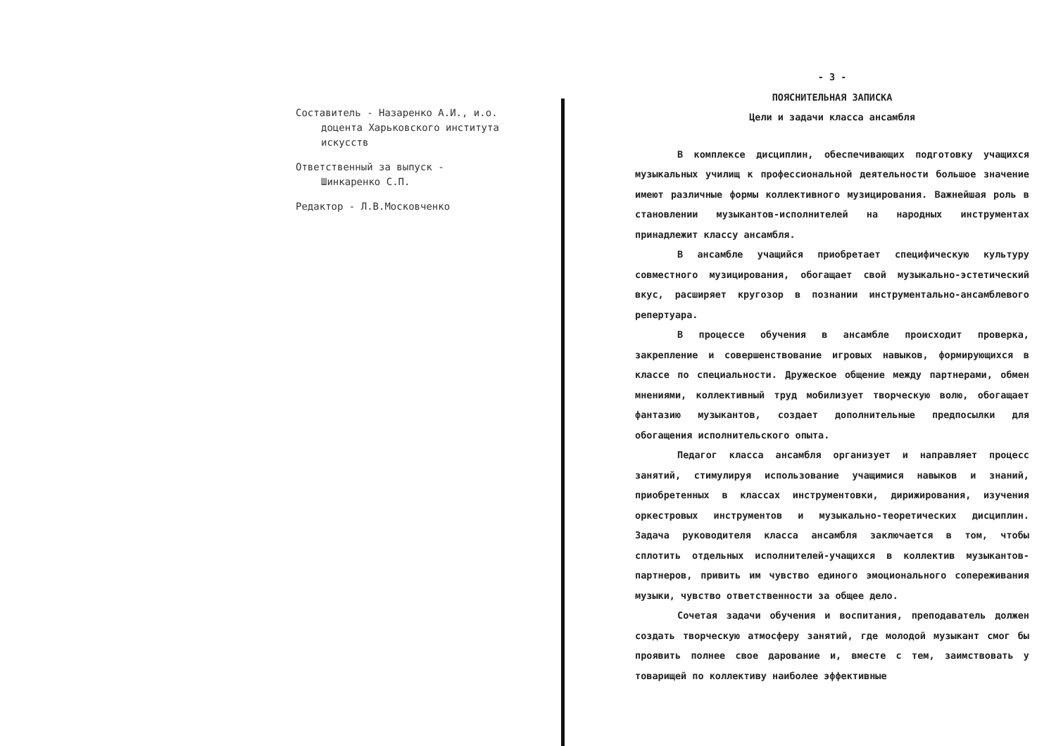Составитель - Назаренко А.И., и.о.
доцента Харьковского института
искусств
Ответственный за выпуск -
Шинкаренко С.П.
Редактор - Л.В.Московченко
- 3 -
ПОЯСНИТЕЛЬНАЯ ЗАПИСКА
Цели и задачи класса ансамбля
В комплексе дисциплин, обеспечивающих подготовку учащихся музыкальных училищ к профессиональной деятельности большое значение имеют различные формы коллективного музицирования. Важнейшая роль в становлении музыкантов-исполнителей на народных инструментах принадлежит классу ансамбля.
В ансамбле учащийся приобретает специфическую культуру совместного музицирования, обогащает свой музыкально-эстетический вкус, расширяет кругозор в познании инструментально-ансамблевого репертуара.
В процессе обучения в ансамбле происходит проверка, закрепление и совершенствование игровых навыков, формирующихся в классе по специальности. Дружеское общение между партнерами, обмен мнениями, коллективный труд мобилизует творческую волю, обогащает фантазию музыкантов, создает дополнительные предпосылки для обогащения исполнительского опыта.
Педагог класса ансамбля организует и направляет процесс занятий, стимулируя использование учащимися навыков и знаний, приобретенных в классах инструментовки, дирижирования, изучения оркестровых инструментов и музыкально-теоретических дисциплин. Задача руководителя класса ансамбля заключается в том, чтобы сплотить отдельных исполнителей-учащихся в коллектив музыкантов-партнеров, привить им чувство единого эмоционального сопереживания музыки, чувство ответственности за общее дело.
Сочетая задачи обучения и воспитания, преподаватель должен создать творческую атмосферу занятий, где молодой музыкант смог бы проявить полнее свое дарование и, вместе с тем, заимствовать у товарищей по коллективу наиболее эффективные